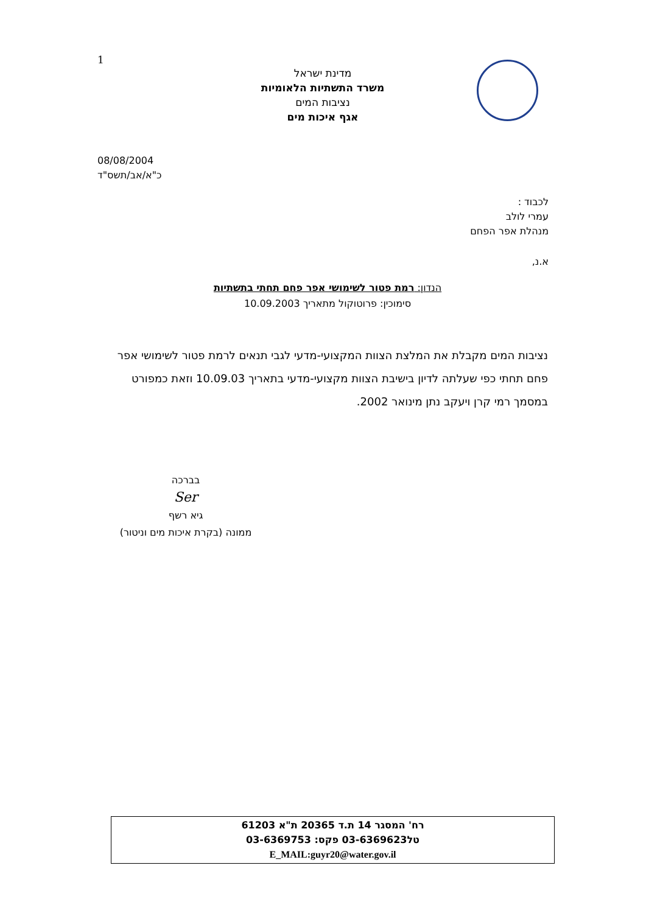1
מדינת ישראל
משרד התשתיות הלאומיות
נציבות המים
אגף איכות מים
08/08/2004
כ"א/אב/תשס"ד
לכבוד :
עמרי לולב
מנהלת אפר הפחם
א.נ,
הנדון: רמת פטור לשימושי אפר פחם תחתי בתשתיות
סימוכין: פרוטוקול מתאריך 10.09.2003
נציבות המים מקבלת את המלצת הצוות המקצועי-מדעי לגבי תנאים לרמת פטור לשימושי אפר פחם תחתי כפי שעלתה לדיון בישיבת הצוות מקצועי-מדעי בתאריך 10.09.03 וזאת כמפורט במסמך רמי קרן ויעקב נתן מינואר 2002.
בברכה
Ser
גיא רשף
ממונה (בקרת איכות מים וניטור)
רח' המסגר 14 ת.ד 20365 ת"א 61203
טל03-6369623 פקס: 03-6369753
E_MAIL:guyr20@water.gov.il